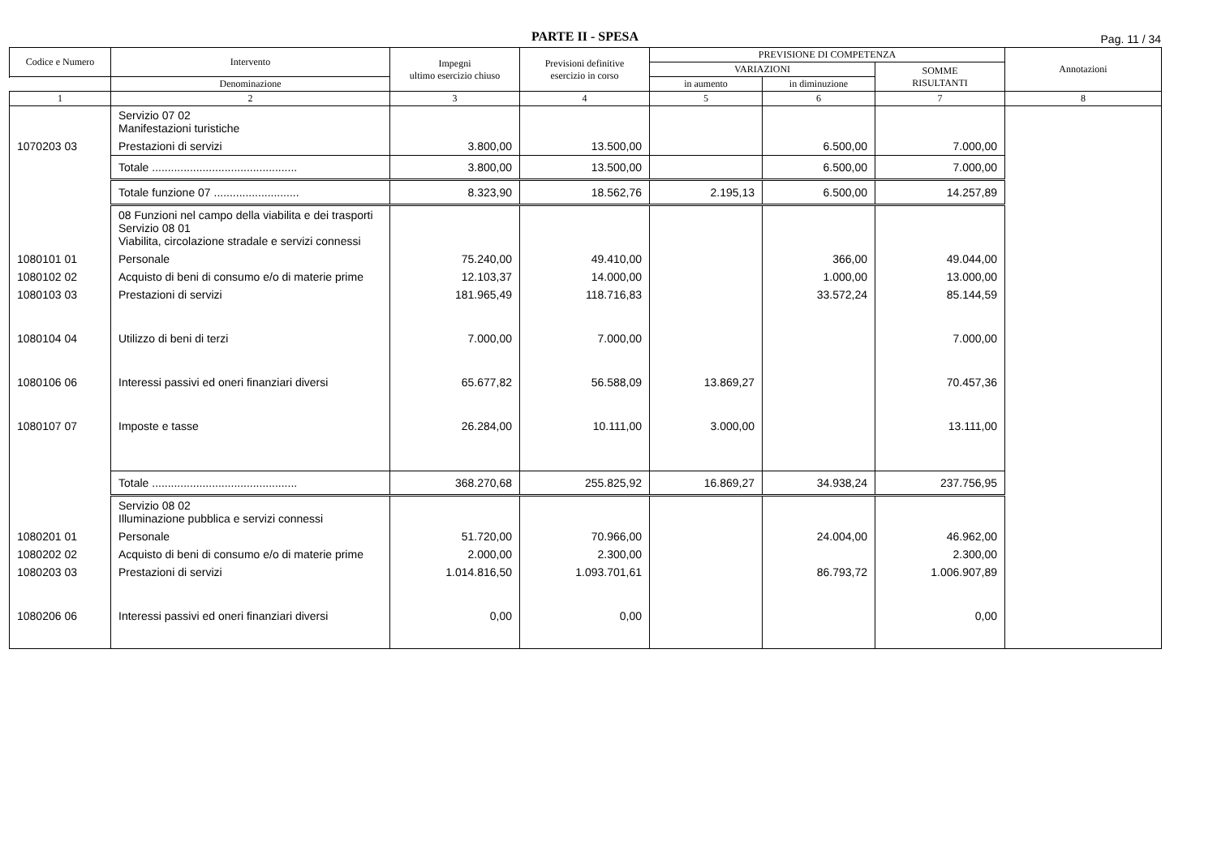PARTE II - SPESA
Pag. 11 / 34
| Codice e Numero | Intervento | Impegni ultimo esercizio chiuso | Previsioni definitive esercizio in corso | PREVISIONE DI COMPETENZA | | | Annotazioni |
| --- | --- | --- | --- | --- | --- | --- | --- |
| | | | | VARIAZIONI | | SOMME RISULTANTI | |
| | Denominazione | | | in aumento | in diminuzione | | |
| 1 | 2 | 3 | 4 | 5 | 6 | 7 | 8 |
| | Servizio 07 02 Manifestazioni turistiche | | | | | | |
| 1070203 03 | Prestazioni di servizi | 3.800,00 | 13.500,00 | | 6.500,00 | 7.000,00 | |
| | Totale .............................................. | 3.800,00 | 13.500,00 | | 6.500,00 | 7.000,00 | |
| | Totale funzione 07 ........................... | 8.323,90 | 18.562,76 | 2.195,13 | 6.500,00 | 14.257,89 | |
| | 08 Funzioni nel campo della viabilita e dei trasporti Servizio 08 01 Viabilita, circolazione stradale e servizi connessi | | | | | | |
| 1080101 01 | Personale | 75.240,00 | 49.410,00 | | 366,00 | 49.044,00 | |
| 1080102 02 | Acquisto di beni di consumo e/o di materie prime | 12.103,37 | 14.000,00 | | 1.000,00 | 13.000,00 | |
| 1080103 03 | Prestazioni di servizi | 181.965,49 | 118.716,83 | | 33.572,24 | 85.144,59 | |
| 1080104 04 | Utilizzo di beni di terzi | 7.000,00 | 7.000,00 | | | 7.000,00 | |
| 1080106 06 | Interessi passivi ed oneri finanziari diversi | 65.677,82 | 56.588,09 | 13.869,27 | | 70.457,36 | |
| 1080107 07 | Imposte e tasse | 26.284,00 | 10.111,00 | 3.000,00 | | 13.111,00 | |
| | Totale .............................................. | 368.270,68 | 255.825,92 | 16.869,27 | 34.938,24 | 237.756,95 | |
| | Servizio 08 02 Illuminazione pubblica e servizi connessi | | | | | | |
| 1080201 01 | Personale | 51.720,00 | 70.966,00 | | 24.004,00 | 46.962,00 | |
| 1080202 02 | Acquisto di beni di consumo e/o di materie prime | 2.000,00 | 2.300,00 | | | 2.300,00 | |
| 1080203 03 | Prestazioni di servizi | 1.014.816,50 | 1.093.701,61 | | 86.793,72 | 1.006.907,89 | |
| 1080206 06 | Interessi passivi ed oneri finanziari diversi | 0,00 | 0,00 | | | 0,00 | |